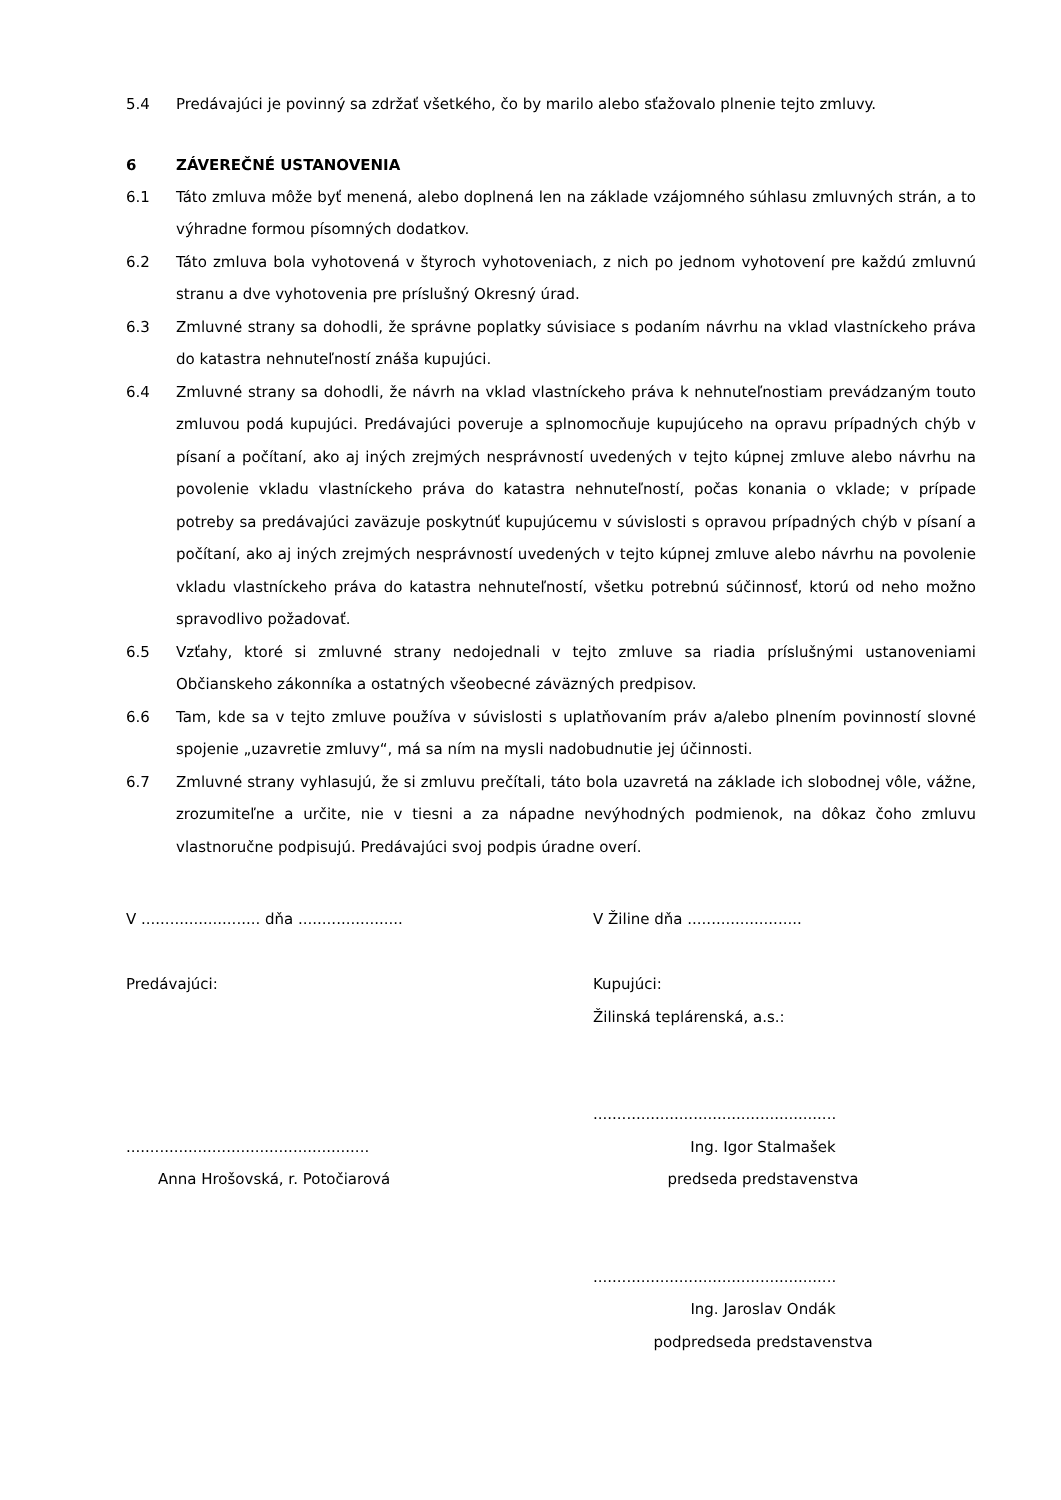5.4 Predávajúci je povinný sa zdržať všetkého, čo by marilo alebo sťažovalo plnenie tejto zmluvy.
6 ZÁVEREČNÉ USTANOVENIA
6.1 Táto zmluva môže byť menená, alebo doplnená len na základe vzájomného súhlasu zmluvných strán, a to výhradne formou písomných dodatkov.
6.2 Táto zmluva bola vyhotovená v štyroch vyhotoveniach, z nich po jednom vyhotovení pre každú zmluvnú stranu a dve vyhotovenia pre príslušný Okresný úrad.
6.3 Zmluvné strany sa dohodli, že správne poplatky súvisiace s podaním návrhu na vklad vlastníckeho práva do katastra nehnuteľností znáša kupujúci.
6.4 Zmluvné strany sa dohodli, že návrh na vklad vlastníckeho práva k nehnuteľnostiam prevádzaným touto zmluvou podá kupujúci. Predávajúci poveruje a splnomocňuje kupujúceho na opravu prípadných chýb v písaní a počítaní, ako aj iných zrejmých nesprávností uvedených v tejto kúpnej zmluve alebo návrhu na povolenie vkladu vlastníckeho práva do katastra nehnuteľností, počas konania o vklade; v prípade potreby sa predávajúci zaväzuje poskytnúť kupujúcemu v súvislosti s opravou prípadných chýb v písaní a počítaní, ako aj iných zrejmých nesprávností uvedených v tejto kúpnej zmluve alebo návrhu na povolenie vkladu vlastníckeho práva do katastra nehnuteľností, všetku potrebnú súčinnosť, ktorú od neho možno spravodlivo požadovať.
6.5 Vzťahy, ktoré si zmluvné strany nedojednali v tejto zmluve sa riadia príslušnými ustanoveniami Občianskeho zákonníka a ostatných všeobecné záväzných predpisov.
6.6 Tam, kde sa v tejto zmluve používa v súvislosti s uplatňovaním práv a/alebo plnením povinností slovné spojenie „uzavretie zmluvy“, má sa ním na mysli nadobudnutie jej účinnosti.
6.7 Zmluvné strany vyhlasujú, že si zmluvu prečítali, táto bola uzavretá na základe ich slobodnej vôle, vážne, zrozumiteľne a určite, nie v tiesni a za nápadne nevýhodných podmienok, na dôkaz čoho zmluvu vlastnoručne podpisujú. Predávajúci svoj podpis úradne overí.
V ......................... dňa ......................
Predávajúci:
...................................................
Anna Hrošovská, r. Potočiarová
V Žiline dňa ........................
Kupujúci:
Žilinská teplárenská, a.s.:
...................................................
Ing. Igor Stalmašek
predseda predstavenstva
...................................................
Ing. Jaroslav Ondák
podpredseda predstavenstva